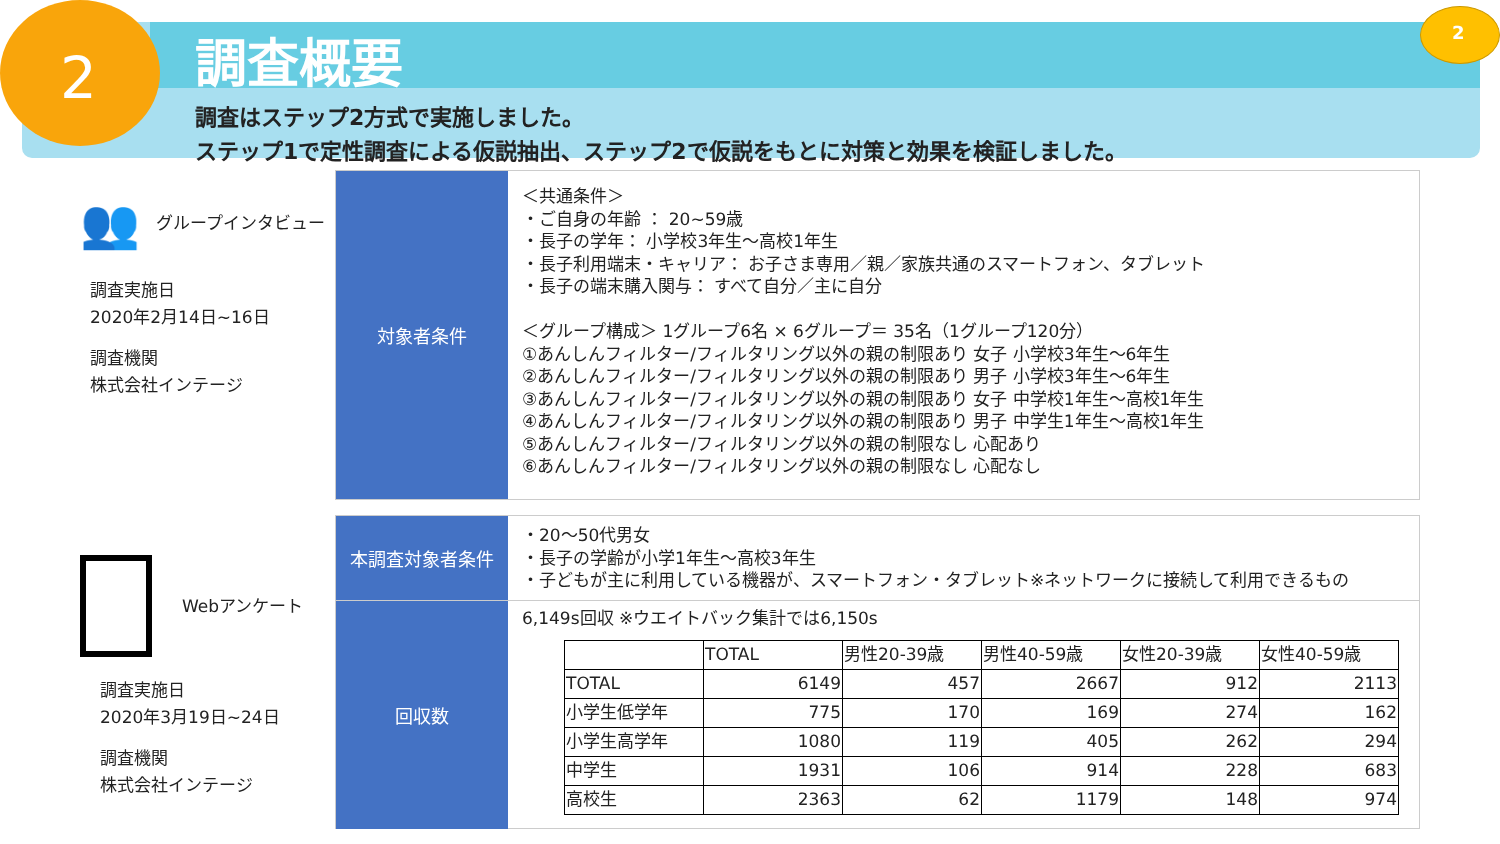2
2
調査概要
調査はステップ2方式で実施しました。
ステップ1で定性調査による仮説抽出、ステップ2で仮説をもとに対策と効果を検証しました。
👥
グループインタビュー
調査実施日
2020年2月14日~16日
調査機関
株式会社インテージ
対象者条件
＜共通条件＞
・ご自身の年齢 ： 20~59歳
・長子の学年： 小学校3年生～高校1年生
・長子利用端末・キャリア： お子さま専用／親／家族共通のスマートフォン、タブレット
・長子の端末購入関与： すべて自分／主に自分
＜グループ構成＞ 1グループ6名 × 6グループ＝ 35名（1グループ120分）
①あんしんフィルター/フィルタリング以外の親の制限あり 女子 小学校3年生～6年生
②あんしんフィルター/フィルタリング以外の親の制限あり 男子 小学校3年生～6年生
③あんしんフィルター/フィルタリング以外の親の制限あり 女子 中学校1年生～高校1年生
④あんしんフィルター/フィルタリング以外の親の制限あり 男子 中学生1年生～高校1年生
⑤あんしんフィルター/フィルタリング以外の親の制限なし 心配あり
⑥あんしんフィルター/フィルタリング以外の親の制限なし 心配なし
Webアンケート
調査実施日
2020年3月19日~24日
調査機関
株式会社インテージ
本調査対象者条件
・20～50代男女
・長子の学齢が小学1年生～高校3年生
・子どもが主に利用している機器が、スマートフォン・タブレット※ネットワークに接続して利用できるもの
回収数
6,149s回収 ※ウエイトバック集計では6,150s
| | TOTAL | 男性20-39歳 | 男性40-59歳 | 女性20-39歳 | 女性40-59歳 |
| --- | --- | --- | --- | --- | --- |
| TOTAL | 6149 | 457 | 2667 | 912 | 2113 |
| 小学生低学年 | 775 | 170 | 169 | 274 | 162 |
| 小学生高学年 | 1080 | 119 | 405 | 262 | 294 |
| 中学生 | 1931 | 106 | 914 | 228 | 683 |
| 高校生 | 2363 | 62 | 1179 | 148 | 974 |